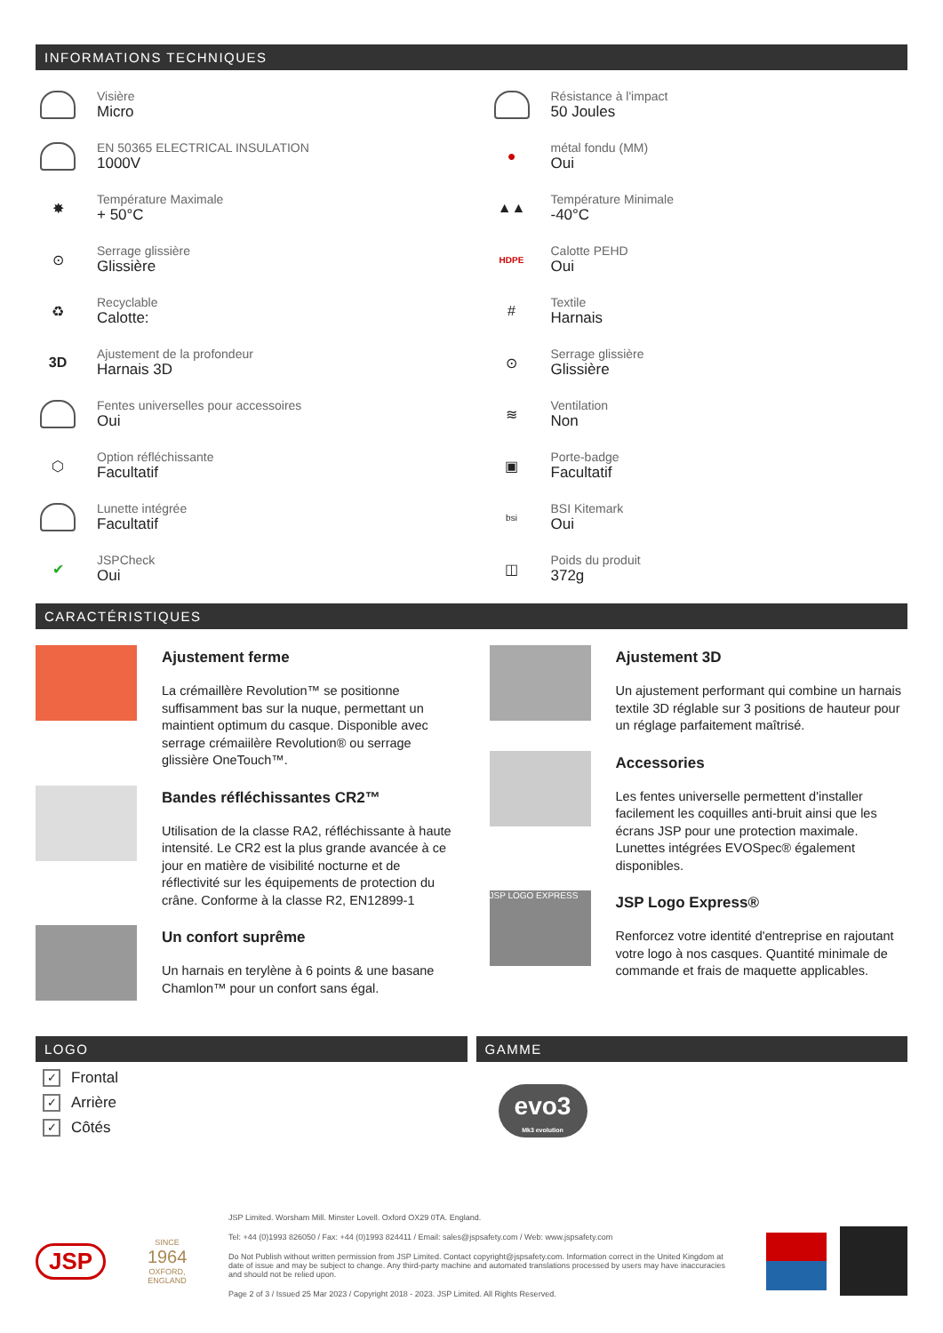INFORMATIONS TECHNIQUES
Visière
Micro
EN 50365 ELECTRICAL INSULATION
1000V
✸
Température Maximale
+ 50°C
⊙
Serrage glissière
Glissière
♻
Recyclable
Calotte:
3D
Ajustement de la profondeur
Harnais 3D
Fentes universelles pour accessoires
Oui
⬡
Option réfléchissante
Facultatif
Lunette intégrée
Facultatif
✔
JSPCheck
Oui
Résistance à l'impact
50 Joules
●
métal fondu (MM)
Oui
▲▲
Température Minimale
-40°C
HDPE
Calotte PEHD
Oui
#
Textile
Harnais
⊙
Serrage glissière
Glissière
≋
Ventilation
Non
▣
Porte-badge
Facultatif
bsi
BSI Kitemark
Oui
◫
Poids du produit
372g
CARACTÉRISTIQUES
Ajustement ferme
La crémaillère Revolution™ se positionne suffisamment bas sur la nuque, permettant un maintient optimum du casque. Disponible avec serrage crémaiilère Revolution® ou serrage glissière OneTouch™.
Bandes réfléchissantes CR2™
Utilisation de la classe RA2, réfléchissante à haute intensité. Le CR2 est la plus grande avancée à ce jour en matière de visibilité nocturne et de réflectivité sur les équipements de protection du crâne. Conforme à la classe R2, EN12899-1
Un confort suprême
Un harnais en terylène à 6 points & une basane Chamlon™ pour un confort sans égal.
Ajustement 3D
Un ajustement performant qui combine un harnais textile 3D réglable sur 3 positions de hauteur pour un réglage parfaitement maîtrisé.
Accessories
Les fentes universelle permettent d'installer facilement les coquilles anti-bruit ainsi que les écrans JSP pour une protection maximale. Lunettes intégrées EVOSpec® également disponibles.
JSP LOGO EXPRESS
JSP Logo Express®
Renforcez votre identité d'entreprise en rajoutant votre logo à nos casques. Quantité minimale de commande et frais de maquette applicables.
LOGO
✓ Frontal
✓ Arrière
✓ Côtés
GAMME
evo3
Mk3 evolution
JSP
SINCE
1964
OXFORD, ENGLAND
JSP Limited. Worsham Mill. Minster Lovell. Oxford OX29 0TA. England.
Tel: +44 (0)1993 826050 / Fax: +44 (0)1993 824411 / Email: sales@jspsafety.com / Web: www.jspsafety.com
Do Not Publish without written permission from JSP Limited. Contact copyright@jspsafety.com. Information correct in the United Kingdom at date of issue and may be subject to change. Any third-party machine and automated translations processed by users may have inaccuracies and should not be relied upon.
Page 2 of 3 / Issued 25 Mar 2023 / Copyright 2018 - 2023. JSP Limited. All Rights Reserved.